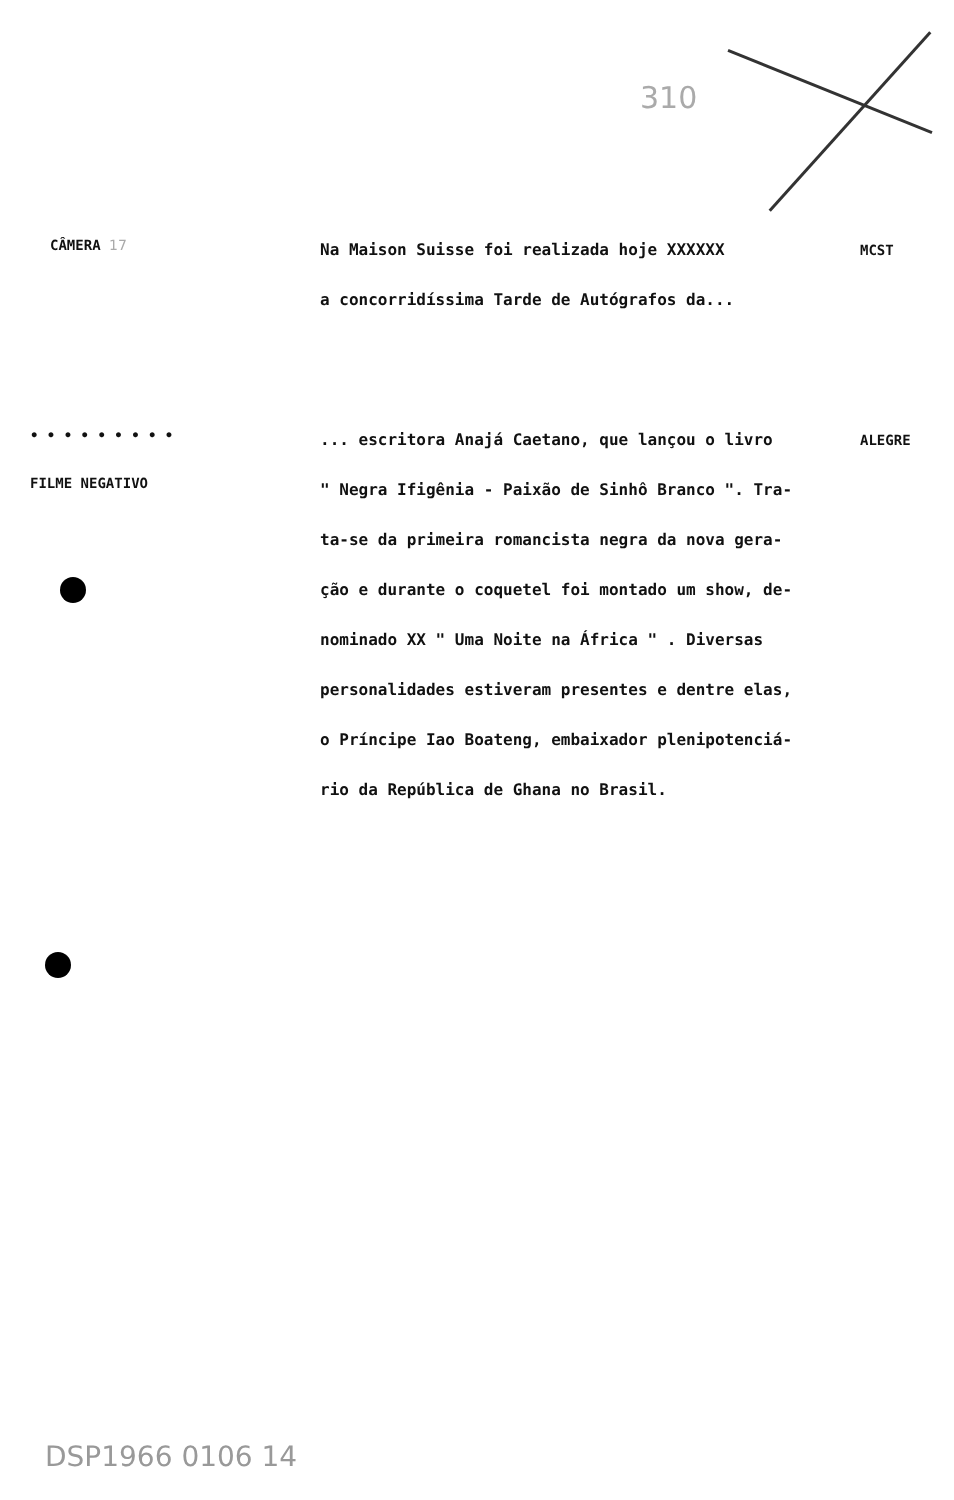310
CÂMERA 17
Na Maison Suisse foi realizada hoje XXXXXX
a concorridíssima Tarde de Autógrafos da...
MCST
• • • • • • • • •
FILME NEGATIVO
... escritora Anajá Caetano, que lançou o livro
" Negra Ifigênia - Paixão de Sinhô Branco ". Tra-
ta-se da primeira romancista negra da nova gera-
ção e durante o coquetel foi montado um show, de-
nominado XX " Uma Noite na África " . Diversas
personalidades estiveram presentes e dentre elas,
o Príncipe Iao Boateng, embaixador plenipotenciá-
rio da República de Ghana no Brasil.
ALEGRE
DSP1966 0106 14